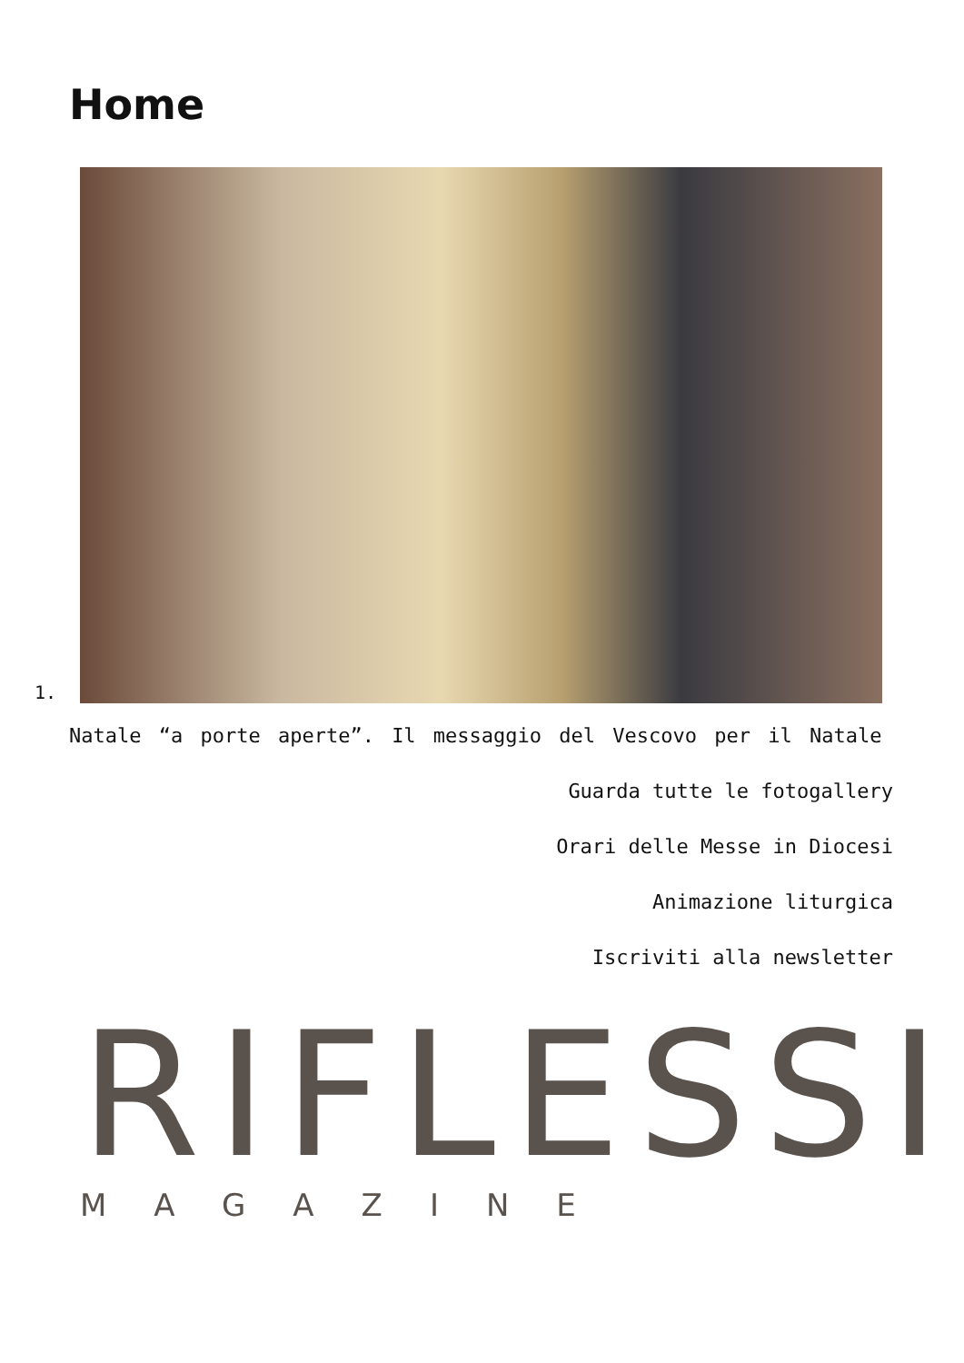Home
1.
Natale “a porte aperte”. Il messaggio del Vescovo per il Natale
Guarda tutte le fotogallery
Orari delle Messe in Diocesi
Animazione liturgica
Iscriviti alla newsletter
RIFLESSI
MAGAZINE